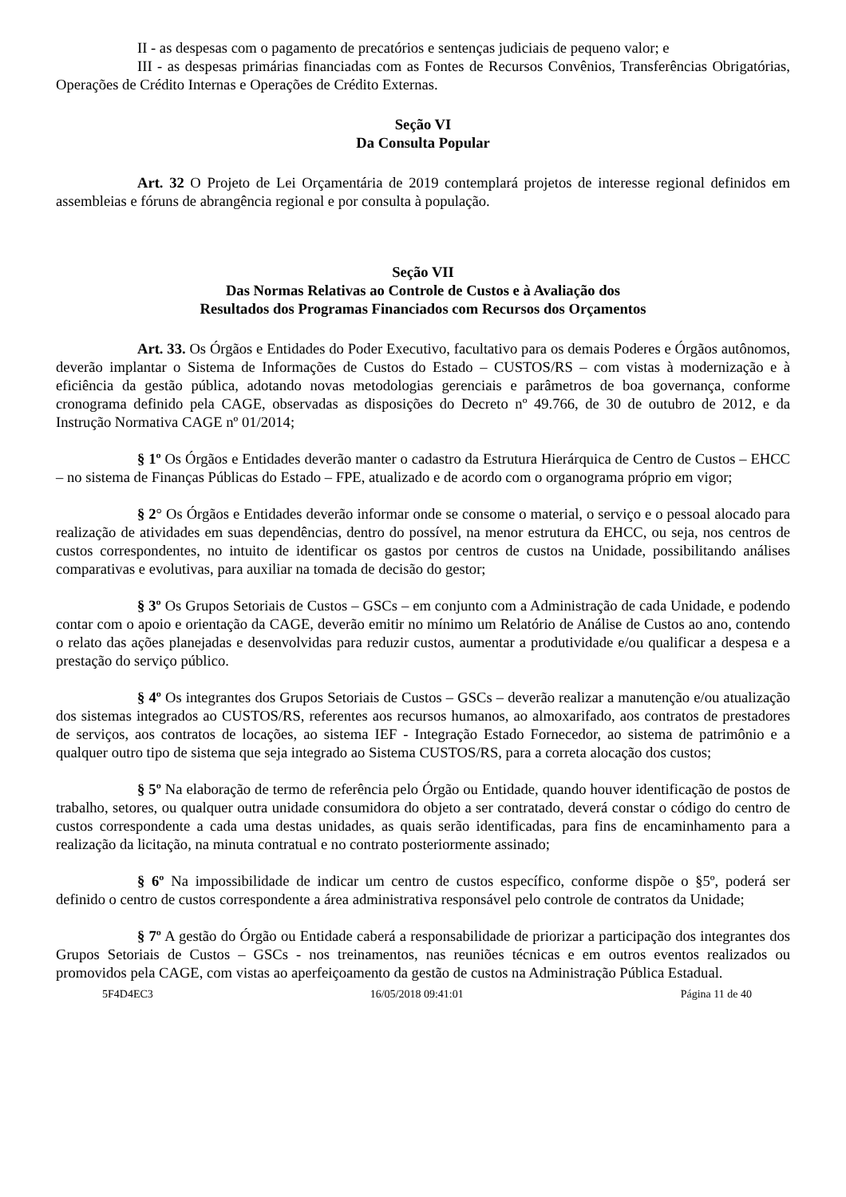II - as despesas com o pagamento de precatórios e sentenças judiciais de pequeno valor; e
III - as despesas primárias financiadas com as Fontes de Recursos Convênios, Transferências Obrigatórias, Operações de Crédito Internas e Operações de Crédito Externas.
Seção VI
Da Consulta Popular
Art. 32 O Projeto de Lei Orçamentária de 2019 contemplará projetos de interesse regional definidos em assembleias e fóruns de abrangência regional e por consulta à população.
Seção VII
Das Normas Relativas ao Controle de Custos e à Avaliação dos
Resultados dos Programas Financiados com Recursos dos Orçamentos
Art. 33. Os Órgãos e Entidades do Poder Executivo, facultativo para os demais Poderes e Órgãos autônomos, deverão implantar o Sistema de Informações de Custos do Estado – CUSTOS/RS – com vistas à modernização e à eficiência da gestão pública, adotando novas metodologias gerenciais e parâmetros de boa governança, conforme cronograma definido pela CAGE, observadas as disposições do Decreto nº 49.766, de 30 de outubro de 2012, e da Instrução Normativa CAGE nº 01/2014;
§ 1º Os Órgãos e Entidades deverão manter o cadastro da Estrutura Hierárquica de Centro de Custos – EHCC – no sistema de Finanças Públicas do Estado – FPE, atualizado e de acordo com o organograma próprio em vigor;
§ 2° Os Órgãos e Entidades deverão informar onde se consome o material, o serviço e o pessoal alocado para realização de atividades em suas dependências, dentro do possível, na menor estrutura da EHCC, ou seja, nos centros de custos correspondentes, no intuito de identificar os gastos por centros de custos na Unidade, possibilitando análises comparativas e evolutivas, para auxiliar na tomada de decisão do gestor;
§ 3º Os Grupos Setoriais de Custos – GSCs – em conjunto com a Administração de cada Unidade, e podendo contar com o apoio e orientação da CAGE, deverão emitir no mínimo um Relatório de Análise de Custos ao ano, contendo o relato das ações planejadas e desenvolvidas para reduzir custos, aumentar a produtividade e/ou qualificar a despesa e a prestação do serviço público.
§ 4º Os integrantes dos Grupos Setoriais de Custos – GSCs – deverão realizar a manutenção e/ou atualização dos sistemas integrados ao CUSTOS/RS, referentes aos recursos humanos, ao almoxarifado, aos contratos de prestadores de serviços, aos contratos de locações, ao sistema IEF - Integração Estado Fornecedor, ao sistema de patrimônio e a qualquer outro tipo de sistema que seja integrado ao Sistema CUSTOS/RS, para a correta alocação dos custos;
§ 5º Na elaboração de termo de referência pelo Órgão ou Entidade, quando houver identificação de postos de trabalho, setores, ou qualquer outra unidade consumidora do objeto a ser contratado, deverá constar o código do centro de custos correspondente a cada uma destas unidades, as quais serão identificadas, para fins de encaminhamento para a realização da licitação, na minuta contratual e no contrato posteriormente assinado;
§ 6º Na impossibilidade de indicar um centro de custos específico, conforme dispõe o §5º, poderá ser definido o centro de custos correspondente a área administrativa responsável pelo controle de contratos da Unidade;
§ 7º A gestão do Órgão ou Entidade caberá a responsabilidade de priorizar a participação dos integrantes dos Grupos Setoriais de Custos – GSCs - nos treinamentos, nas reuniões técnicas e em outros eventos realizados ou promovidos pela CAGE, com vistas ao aperfeiçoamento da gestão de custos na Administração Pública Estadual.
5F4D4EC3 16/05/2018 09:41:01 Página 11 de 40